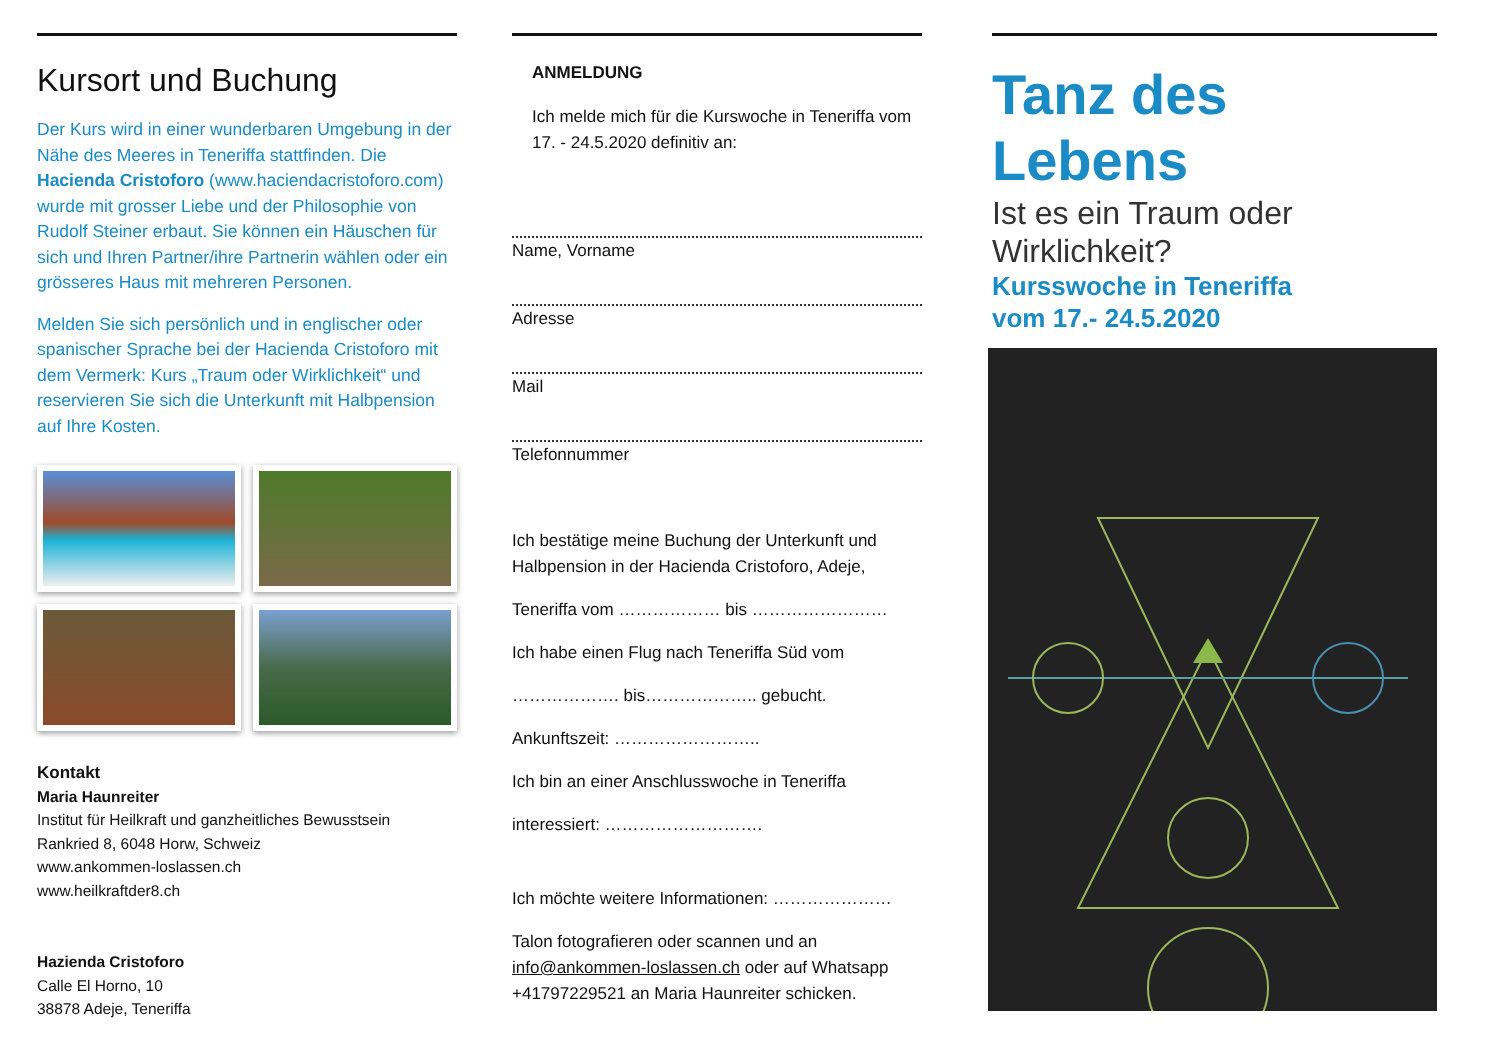Kursort und Buchung
Der Kurs wird in einer wunderbaren Umgebung in der Nähe des Meeres in Teneriffa stattfinden. Die Hacienda Cristoforo (www.haciendacristoforo.com) wurde mit grosser Liebe und der Philosophie von Rudolf Steiner erbaut. Sie können ein Häuschen für sich und Ihren Partner/ihre Partnerin wählen oder ein grösseres Haus mit mehreren Personen.
Melden Sie sich persönlich und in englischer oder spanischer Sprache bei der Hacienda Cristoforo mit dem Vermerk: Kurs „Traum oder Wirklichkeit“ und reservieren Sie sich die Unterkunft mit Halbpension auf Ihre Kosten.
Kontakt
Maria Haunreiter
Institut für Heilkraft und ganzheitliches Bewusstsein
Rankried 8, 6048 Horw, Schweiz
www.ankommen-loslassen.ch
www.heilkraftder8.ch
Hazienda Cristoforo
Calle El Horno, 10
38878 Adeje, Teneriffa
ANMELDUNG
Ich melde mich für die Kurswoche in Teneriffa vom 17. - 24.5.2020 definitiv an:
Name, Vorname
Adresse
Mail
Telefonnummer
Ich bestätige meine Buchung der Unterkunft und Halbpension in der Hacienda Cristoforo, Adeje,
Teneriffa vom ……………… bis ……………………
Ich habe einen Flug nach Teneriffa Süd vom
………………. bis……………….. gebucht.
Ankunftszeit: ……………………..
Ich bin an einer Anschlusswoche in Teneriffa
interessiert: ……………………….
Ich möchte weitere Informationen: …………………
Talon fotografieren oder scannen und an info@ankommen-loslassen.ch oder auf Whatsapp +41797229521 an Maria Haunreiter schicken.
Tanz des
Lebens
Ist es ein Traum oder
Wirklichkeit?
Kursswoche in Teneriffa
vom 17.- 24.5.2020